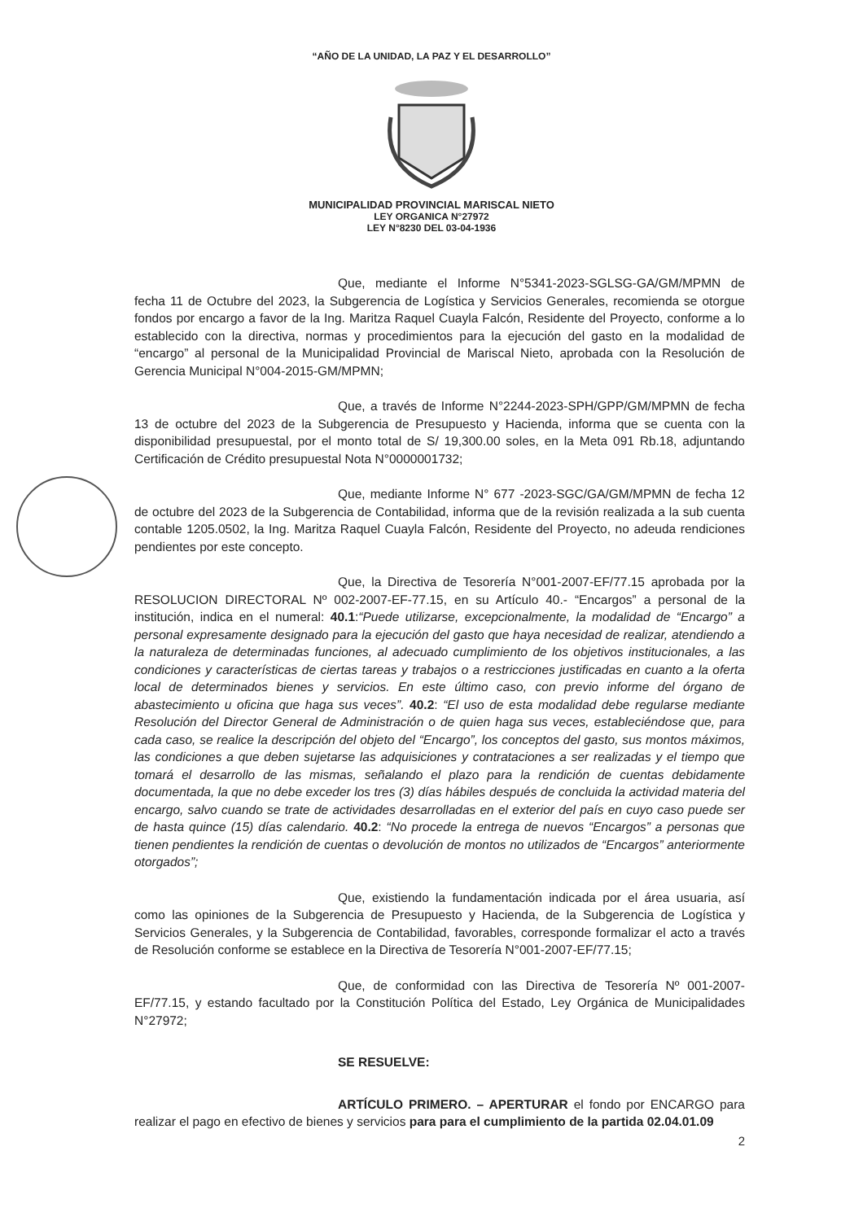“AÑO DE LA UNIDAD, LA PAZ Y EL DESARROLLO”
MUNICIPALIDAD PROVINCIAL MARISCAL NIETO
LEY ORGANICA N°27972
LEY N°8230 DEL 03-04-1936
Que, mediante el Informe N°5341-2023-SGLSG-GA/GM/MPMN de fecha 11 de Octubre del 2023, la Subgerencia de Logística y Servicios Generales, recomienda se otorgue fondos por encargo a favor de la Ing. Maritza Raquel Cuayla Falcón, Residente del Proyecto, conforme a lo establecido con la directiva, normas y procedimientos para la ejecución del gasto en la modalidad de “encargo” al personal de la Municipalidad Provincial de Mariscal Nieto, aprobada con la Resolución de Gerencia Municipal N°004-2015-GM/MPMN;
Que, a través de Informe N°2244-2023-SPH/GPP/GM/MPMN de fecha 13 de octubre del 2023 de la Subgerencia de Presupuesto y Hacienda, informa que se cuenta con la disponibilidad presupuestal, por el monto total de S/ 19,300.00 soles, en la Meta 091 Rb.18, adjuntando Certificación de Crédito presupuestal Nota N°0000001732;
Que, mediante Informe N° 677 -2023-SGC/GA/GM/MPMN de fecha 12 de octubre del 2023 de la Subgerencia de Contabilidad, informa que de la revisión realizada a la sub cuenta contable 1205.0502, la Ing. Maritza Raquel Cuayla Falcón, Residente del Proyecto, no adeuda rendiciones pendientes por este concepto.
Que, la Directiva de Tesorería N°001-2007-EF/77.15 aprobada por la RESOLUCION DIRECTORAL Nº 002-2007-EF-77.15, en su Artículo 40.- “Encargos” a personal de la institución, indica en el numeral: 40.1:“Puede utilizarse, excepcionalmente, la modalidad de “Encargo” a personal expresamente designado para la ejecución del gasto que haya necesidad de realizar, atendiendo a la naturaleza de determinadas funciones, al adecuado cumplimiento de los objetivos institucionales, a las condiciones y características de ciertas tareas y trabajos o a restricciones justificadas en cuanto a la oferta local de determinados bienes y servicios. En este último caso, con previo informe del órgano de abastecimiento u oficina que haga sus veces”. 40.2: “El uso de esta modalidad debe regularse mediante Resolución del Director General de Administración o de quien haga sus veces, estableciéndose que, para cada caso, se realice la descripción del objeto del “Encargo”, los conceptos del gasto, sus montos máximos, las condiciones a que deben sujetarse las adquisiciones y contrataciones a ser realizadas y el tiempo que tomará el desarrollo de las mismas, señalando el plazo para la rendición de cuentas debidamente documentada, la que no debe exceder los tres (3) días hábiles después de concluida la actividad materia del encargo, salvo cuando se trate de actividades desarrolladas en el exterior del país en cuyo caso puede ser de hasta quince (15) días calendario. 40.2: “No procede la entrega de nuevos “Encargos” a personas que tienen pendientes la rendición de cuentas o devolución de montos no utilizados de “Encargos” anteriormente otorgados”;
Que, existiendo la fundamentación indicada por el área usuaria, así como las opiniones de la Subgerencia de Presupuesto y Hacienda, de la Subgerencia de Logística y Servicios Generales, y la Subgerencia de Contabilidad, favorables, corresponde formalizar el acto a través de Resolución conforme se establece en la Directiva de Tesorería N°001-2007-EF/77.15;
Que, de conformidad con las Directiva de Tesorería Nº 001-2007-EF/77.15, y estando facultado por la Constitución Política del Estado, Ley Orgánica de Municipalidades N°27972;
SE RESUELVE:
ARTÍCULO PRIMERO. – APERTURAR el fondo por ENCARGO para realizar el pago en efectivo de bienes y servicios para para el cumplimiento de la partida 02.04.01.09
2